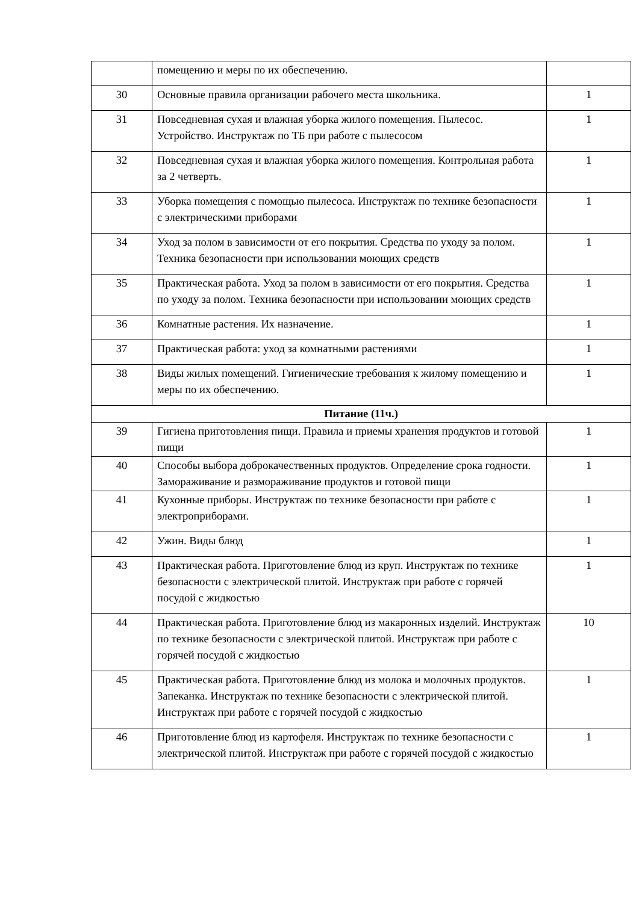| | помещению и меры по их обеспечению. | |
| 30 | Основные правила организации рабочего места школьника. | 1 |
| 31 | Повседневная сухая и влажная уборка жилого помещения. Пылесос. Устройство. Инструктаж по ТБ при работе с пылесосом | 1 |
| 32 | Повседневная сухая и влажная уборка жилого помещения. Контрольная работа за 2 четверть. | 1 |
| 33 | Уборка помещения с помощью пылесоса. Инструктаж по технике безопасности с электрическими приборами | 1 |
| 34 | Уход за полом в зависимости от его покрытия. Средства по уходу за полом. Техника безопасности при использовании моющих средств | 1 |
| 35 | Практическая работа. Уход за полом в зависимости от его покрытия. Средства по уходу за полом. Техника безопасности при использовании моющих средств | 1 |
| 36 | Комнатные растения. Их назначение. | 1 |
| 37 | Практическая работа: уход за комнатными растениями | 1 |
| 38 | Виды жилых помещений. Гигиенические требования к жилому помещению и меры по их обеспечению. | 1 |
| Питание (11ч.) | | |
| 39 | Гигиена приготовления пищи. Правила и приемы хранения продуктов и готовой пищи | 1 |
| 40 | Способы выбора доброкачественных продуктов. Определение срока годности. Замораживание и размораживание продуктов и готовой пищи | 1 |
| 41 | Кухонные приборы. Инструктаж по технике безопасности при работе с электроприборами. | 1 |
| 42 | Ужин. Виды блюд | 1 |
| 43 | Практическая работа. Приготовление блюд из круп. Инструктаж по технике безопасности с электрической плитой. Инструктаж при работе с горячей посудой с жидкостью | 1 |
| 44 | Практическая работа. Приготовление блюд из макаронных изделий. Инструктаж по технике безопасности с электрической плитой. Инструктаж при работе с горячей посудой с жидкостью | 10 |
| 45 | Практическая работа. Приготовление блюд из молока и молочных продуктов. Запеканка. Инструктаж по технике безопасности с электрической плитой. Инструктаж при работе с горячей посудой с жидкостью | 1 |
| 46 | Приготовление блюд из картофеля. Инструктаж по технике безопасности с электрической плитой. Инструктаж при работе с горячей посудой с жидкостью | 1 |